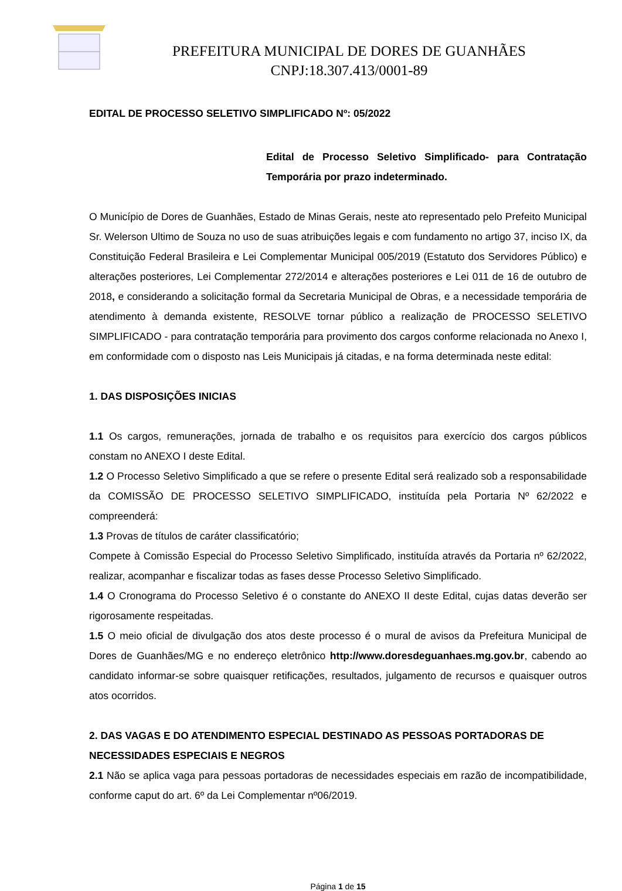PREFEITURA MUNICIPAL DE DORES DE GUANHÃES
CNPJ:18.307.413/0001-89
EDITAL DE PROCESSO SELETIVO SIMPLIFICADO Nº: 05/2022
Edital de Processo Seletivo Simplificado- para Contratação Temporária por prazo indeterminado.
O Município de Dores de Guanhães, Estado de Minas Gerais, neste ato representado pelo Prefeito Municipal Sr. Welerson Ultimo de Souza no uso de suas atribuições legais e com fundamento no artigo 37, inciso IX, da Constituição Federal Brasileira e Lei Complementar Municipal 005/2019 (Estatuto dos Servidores Público) e alterações posteriores, Lei Complementar 272/2014 e alterações posteriores e Lei 011 de 16 de outubro de 2018, e considerando a solicitação formal da Secretaria Municipal de Obras, e a necessidade temporária de atendimento à demanda existente, RESOLVE tornar público a realização de PROCESSO SELETIVO SIMPLIFICADO - para contratação temporária para provimento dos cargos conforme relacionada no Anexo I, em conformidade com o disposto nas Leis Municipais já citadas, e na forma determinada neste edital:
1. DAS DISPOSIÇÕES INICIAS
1.1 Os cargos, remunerações, jornada de trabalho e os requisitos para exercício dos cargos públicos constam no ANEXO I deste Edital.
1.2 O Processo Seletivo Simplificado a que se refere o presente Edital será realizado sob a responsabilidade da COMISSÃO DE PROCESSO SELETIVO SIMPLIFICADO, instituída pela Portaria Nº 62/2022 e compreenderá:
1.3 Provas de títulos de caráter classificatório;
Compete à Comissão Especial do Processo Seletivo Simplificado, instituída através da Portaria nº 62/2022, realizar, acompanhar e fiscalizar todas as fases desse Processo Seletivo Simplificado.
1.4 O Cronograma do Processo Seletivo é o constante do ANEXO II deste Edital, cujas datas deverão ser rigorosamente respeitadas.
1.5 O meio oficial de divulgação dos atos deste processo é o mural de avisos da Prefeitura Municipal de Dores de Guanhães/MG e no endereço eletrônico http://www.doresdeguanhaes.mg.gov.br, cabendo ao candidato informar-se sobre quaisquer retificações, resultados, julgamento de recursos e quaisquer outros atos ocorridos.
2. DAS VAGAS E DO ATENDIMENTO ESPECIAL DESTINADO AS PESSOAS PORTADORAS DE NECESSIDADES ESPECIAIS E NEGROS
2.1 Não se aplica vaga para pessoas portadoras de necessidades especiais em razão de incompatibilidade, conforme caput do art. 6º da Lei Complementar nº06/2019.
Página 1 de 15